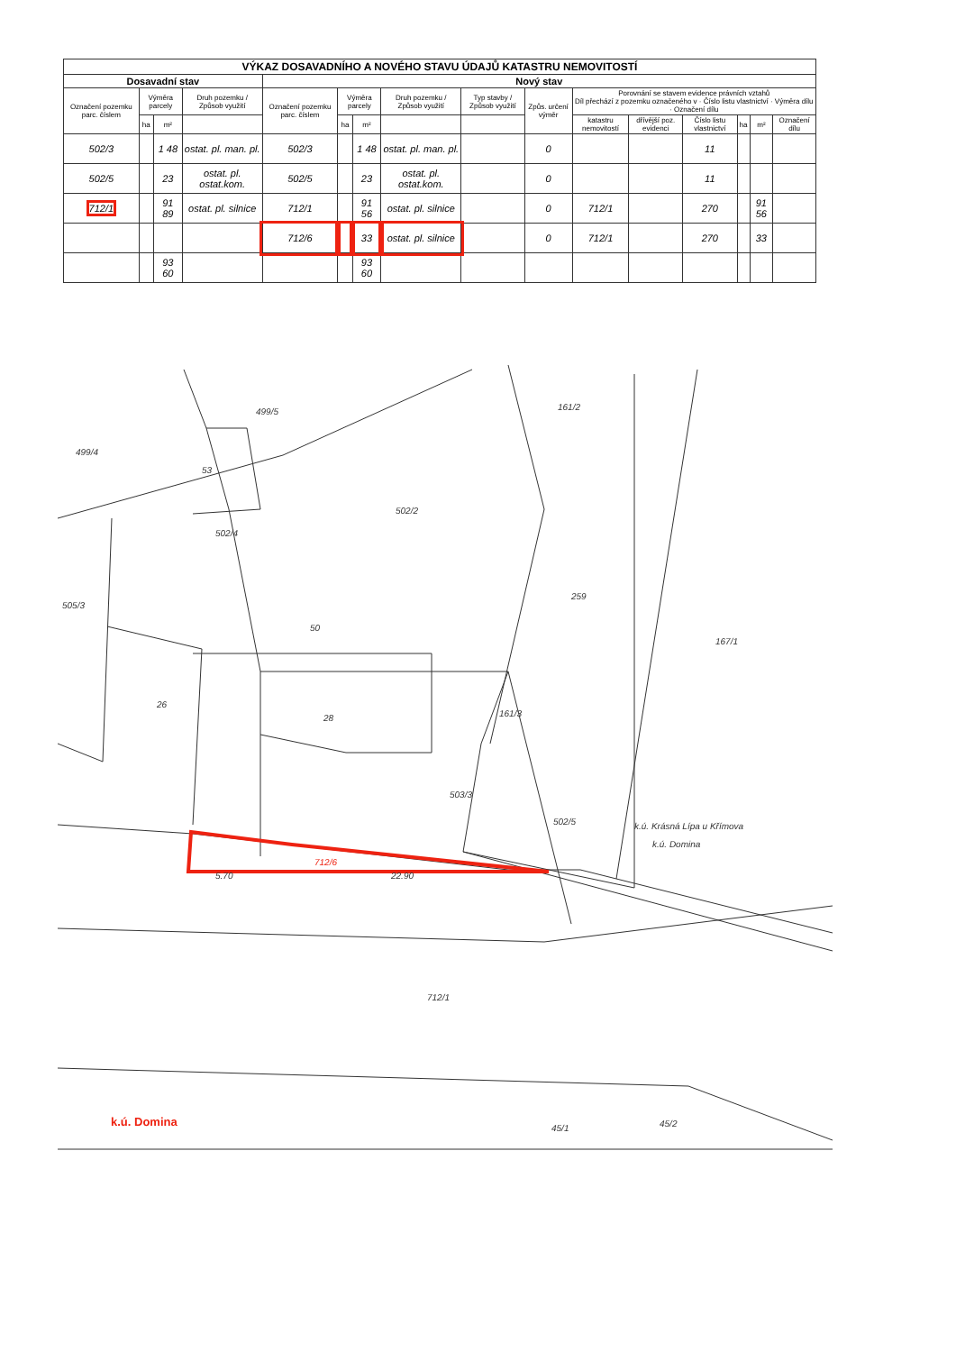| VÝKAZ DOSAVADNÍHO A NOVÉHO STAVU ÚDAJŮ KATASTRU NEMOVITOSTÍ | | | | | | | | | | | | | | | |
| --- | --- | --- | --- | --- | --- | --- | --- | --- | --- | --- | --- | --- | --- | --- | --- |
| Dosavadní stav | | | | Nový stav | | | | | | | | | | | |
| Označení pozemku parc. číslem | Výměra parcely | | Druh pozemku / Způsob využití | Označení pozemku parc. číslem | Výměra parcely | | Druh pozemku / Způsob využití | Typ stavby / Způsob využití | Způs. určení výměr | Porovnání se stavem evidence právních vztahů Díl přechází z pozemku označeného v · Číslo listu vlastnictví · Výměra dílu · Označení dílu | | | | | |
| | ha | m² | | | ha | m² | | | | katastru nemovitostí | dřívější poz. evidenci | Číslo listu vlastnictví | ha | m² | Označení dílu |
| 502/3 | | 1 48 | ostat. pl. man. pl. | 502/3 | | 1 48 | ostat. pl. man. pl. | | 0 | | | 11 | | | |
| 502/5 | | 23 | ostat. pl. ostat.kom. | 502/5 | | 23 | ostat. pl. ostat.kom. | | 0 | | | 11 | | | |
| 712/1 | | 91 89 | ostat. pl. silnice | 712/1 | | 91 56 | ostat. pl. silnice | | 0 | 712/1 | | 270 | | 91 56 | |
| | | | | 712/6 | | 33 | ostat. pl. silnice | | 0 | 712/1 | | 270 | | 33 | |
| | | 93 60 | | | | 93 60 | | | | | | | | | |
499/4
499/5
53
502/2
505/3
50
259
167/1
26
28
503/3
502/5
k.ú. Krásná Lípa u Křímova
k.ú. Domina
712/1
45/1
45/2
502/4
161/2
161/3
5.70
22.90
712/6
k.ú. Domina